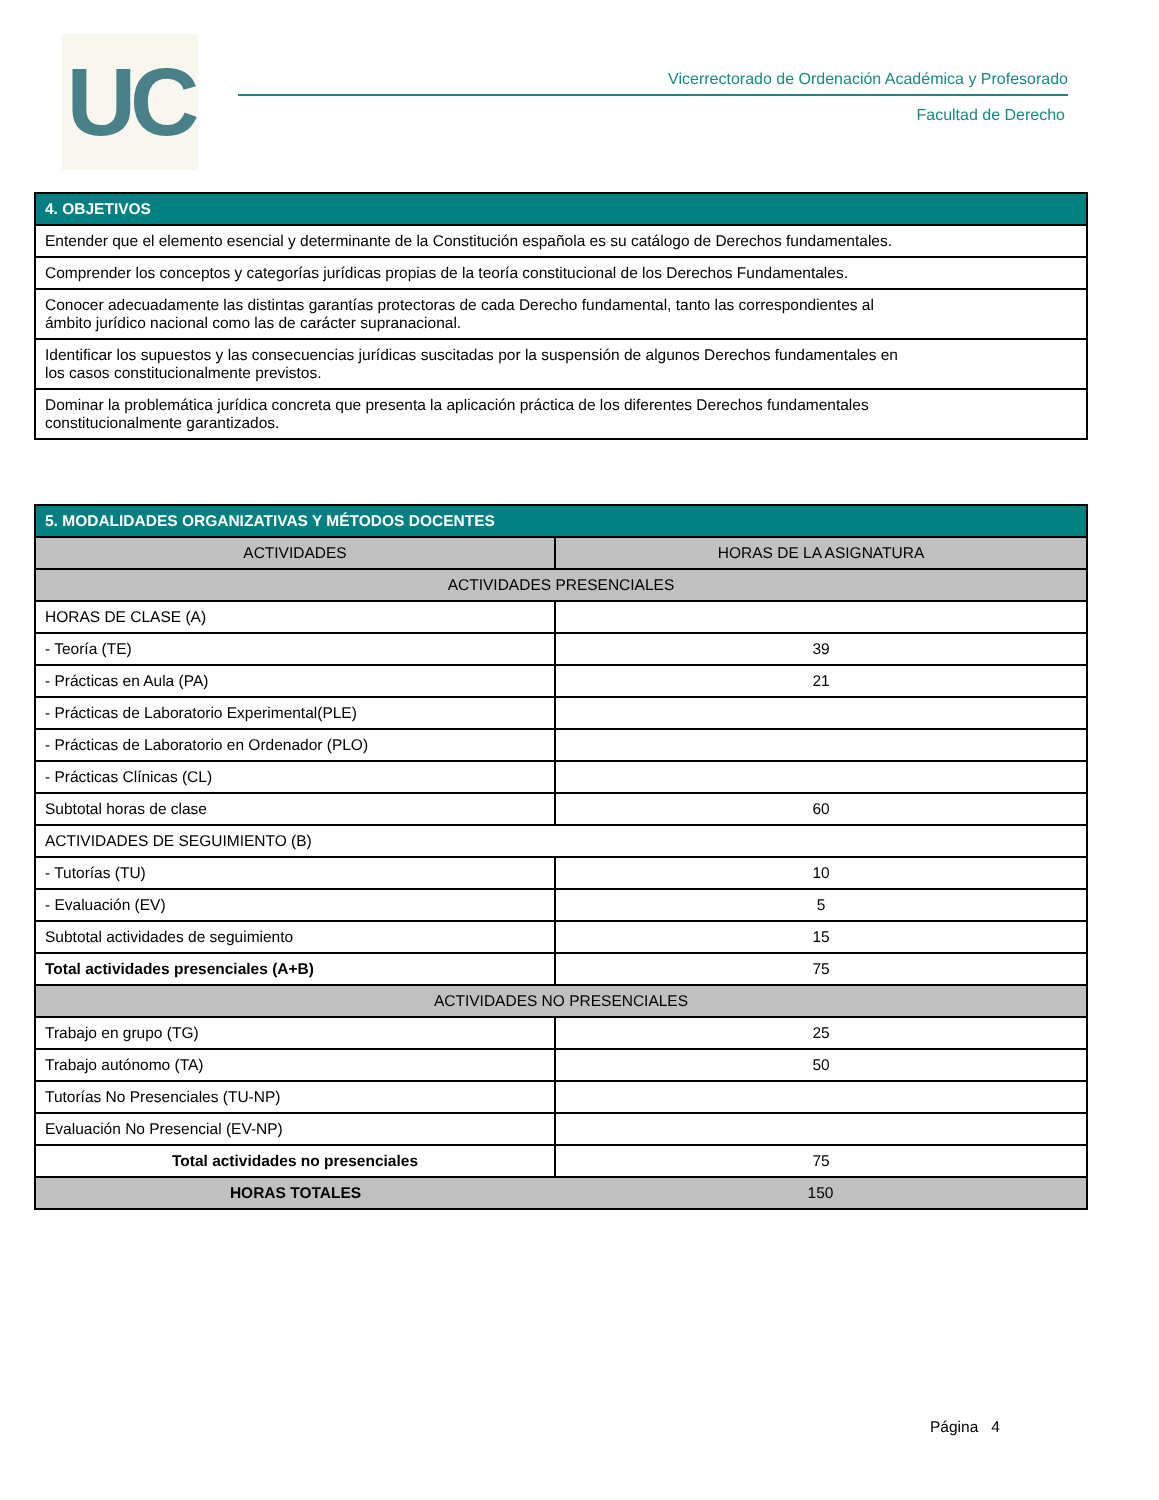UC
Vicerrectorado de Ordenación Académica y Profesorado
Facultad de Derecho
| 4. OBJETIVOS |
| --- |
| Entender que el elemento esencial y determinante de la Constitución española es su catálogo de Derechos fundamentales. |
| Comprender los conceptos y categorías jurídicas propias de la teoría constitucional de los Derechos Fundamentales. |
| Conocer adecuadamente las distintas garantías protectoras de cada Derecho fundamental, tanto las correspondientes al ámbito jurídico nacional como las de carácter supranacional. |
| Identificar los supuestos y las consecuencias jurídicas suscitadas por la suspensión de algunos Derechos fundamentales en los casos constitucionalmente previstos. |
| Dominar la problemática jurídica concreta que presenta la aplicación práctica de los diferentes Derechos fundamentales constitucionalmente garantizados. |
| 5. MODALIDADES ORGANIZATIVAS Y MÉTODOS DOCENTES | |
| --- | --- |
| ACTIVIDADES | HORAS DE LA ASIGNATURA |
| ACTIVIDADES PRESENCIALES | |
| HORAS DE CLASE (A) | |
| - Teoría (TE) | 39 |
| - Prácticas en Aula (PA) | 21 |
| - Prácticas de Laboratorio Experimental(PLE) | |
| - Prácticas de Laboratorio en Ordenador (PLO) | |
| - Prácticas Clínicas (CL) | |
| Subtotal horas de clase | 60 |
| ACTIVIDADES DE SEGUIMIENTO (B) | |
| - Tutorías (TU) | 10 |
| - Evaluación (EV) | 5 |
| Subtotal actividades de seguimiento | 15 |
| Total actividades presenciales (A+B) | 75 |
| ACTIVIDADES NO PRESENCIALES | |
| Trabajo en grupo (TG) | 25 |
| Trabajo autónomo (TA) | 50 |
| Tutorías No Presenciales (TU-NP) | |
| Evaluación No Presencial (EV-NP) | |
| Total actividades no presenciales | 75 |
| HORAS TOTALES | 150 |
Página 4